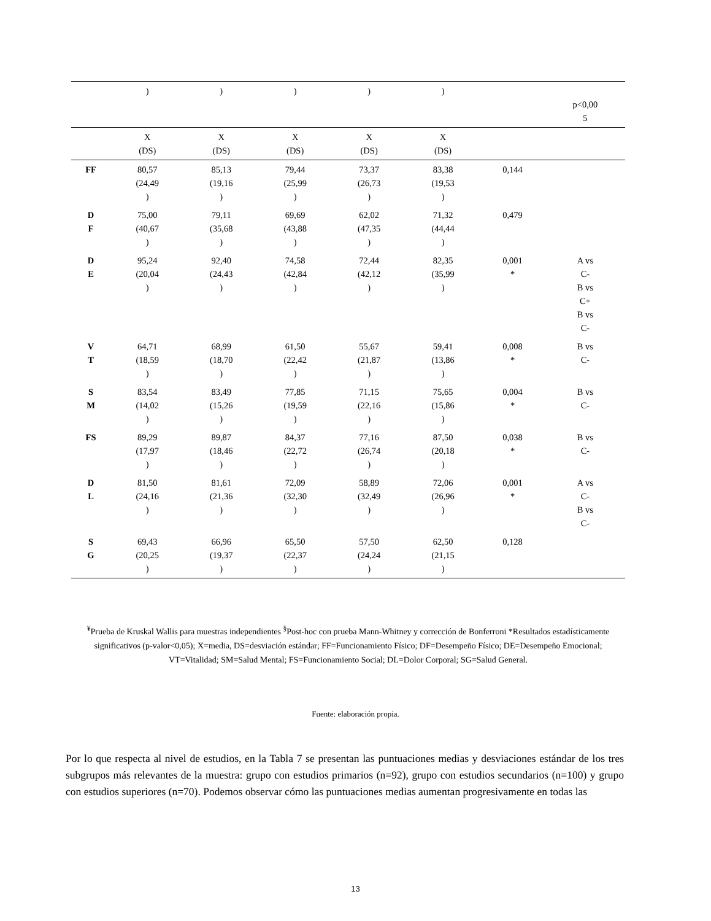| | ) | ) | ) | ) | ) | | p<0,00 5 |
| | X (DS) | X (DS) | X (DS) | X (DS) | X (DS) | | |
| FF | 80,57 (24,49 ) | 85,13 (19,16 ) | 79,44 (25,99 ) | 73,37 (26,73 ) | 83,38 (19,53 ) | 0,144 | |
| D F | 75,00 (40,67 ) | 79,11 (35,68 ) | 69,69 (43,88 ) | 62,02 (47,35 ) | 71,32 (44,44 ) | 0,479 | |
| D E | 95,24 (20,04 ) | 92,40 (24,43 ) | 74,58 (42,84 ) | 72,44 (42,12 ) | 82,35 (35,99 ) | 0,001 * | A vs C- B vs C+ B vs C- |
| V T | 64,71 (18,59 ) | 68,99 (18,70 ) | 61,50 (22,42 ) | 55,67 (21,87 ) | 59,41 (13,86 ) | 0,008 * | B vs C- |
| S M | 83,54 (14,02 ) | 83,49 (15,26 ) | 77,85 (19,59 ) | 71,15 (22,16 ) | 75,65 (15,86 ) | 0,004 * | B vs C- |
| FS | 89,29 (17,97 ) | 89,87 (18,46 ) | 84,37 (22,72 ) | 77,16 (26,74 ) | 87,50 (20,18 ) | 0,038 * | B vs C- |
| D L | 81,50 (24,16 ) | 81,61 (21,36 ) | 72,09 (32,30 ) | 58,89 (32,49 ) | 72,06 (26,96 ) | 0,001 * | A vs C- B vs C- |
| S G | 69,43 (20,25 ) | 66,96 (19,37 ) | 65,50 (22,37 ) | 57,50 (24,24 ) | 62,50 (21,15 ) | 0,128 | |
<sup>¥</sup>Prueba de Kruskal Wallis para muestras independientes <sup>§</sup>Post-hoc con prueba Mann-Whitney y corrección de Bonferroni *Resultados estadísticamente significativos (p-valor<0,05); X=media, DS=desviación estándar; FF=Funcionamiento Físico; DF=Desempeño Físico; DE=Desempeño Emocional; VT=Vitalidad; SM=Salud Mental; FS=Funcionamiento Social; DL=Dolor Corporal; SG=Salud General.
Fuente: elaboración propia.
Por lo que respecta al nivel de estudios, en la Tabla 7 se presentan las puntuaciones medias y desviaciones estándar de los tres subgrupos más relevantes de la muestra: grupo con estudios primarios (n=92), grupo con estudios secundarios (n=100) y grupo con estudios superiores (n=70). Podemos observar cómo las puntuaciones medias aumentan progresivamente en todas las
13